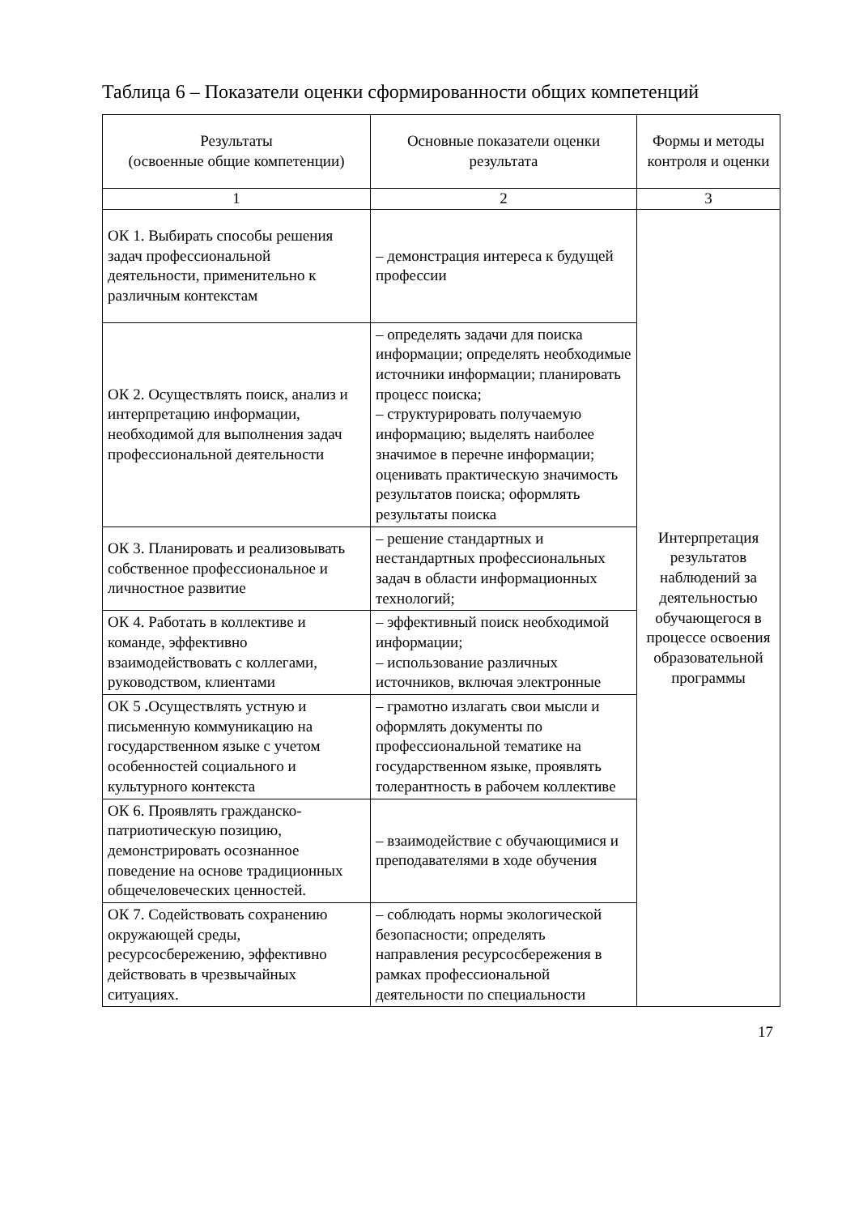Таблица 6 – Показатели оценки сформированности общих компетенций
| Результаты (освоенные общие компетенции) | Основные показатели оценки результата | Формы и методы контроля и оценки |
| --- | --- | --- |
| 1 | 2 | 3 |
| ОК 1. Выбирать способы решения задач профессиональной деятельности, применительно к различным контекстам | – демонстрация интереса к будущей профессии | Интерпретация результатов наблюдений за деятельностью обучающегося в процессе освоения образовательной программы |
| ОК 2. Осуществлять поиск, анализ и интерпретацию информации, необходимой для выполнения задач профессиональной деятельности | – определять задачи для поиска информации; определять необходимые источники информации; планировать процесс поиска; – структурировать получаемую информацию; выделять наиболее значимое в перечне информации; оценивать практическую значимость результатов поиска; оформлять результаты поиска | |
| ОК 3. Планировать и реализовывать собственное профессиональное и личностное развитие | – решение стандартных и нестандартных профессиональных задач в области информационных технологий; | |
| ОК 4. Работать в коллективе и команде, эффективно взаимодействовать с коллегами, руководством, клиентами | – эффективный поиск необходимой информации; – использование различных источников, включая электронные | |
| ОК 5 . Осуществлять устную и письменную коммуникацию на государственном языке с учетом особенностей социального и культурного контекста | – грамотно излагать свои мысли и оформлять документы по профессиональной тематике на государственном языке, проявлять толерантность в рабочем коллективе | |
| ОК 6. Проявлять гражданско-патриотическую позицию, демонстрировать осознанное поведение на основе традиционных общечеловеческих ценностей. | – взаимодействие с обучающимися и преподавателями в ходе обучения | |
| ОК 7. Содействовать сохранению окружающей среды, ресурсосбережению, эффективно действовать в чрезвычайных ситуациях. | – соблюдать нормы экологической безопасности; определять направления ресурсосбережения в рамках профессиональной деятельности по специальности | |
17